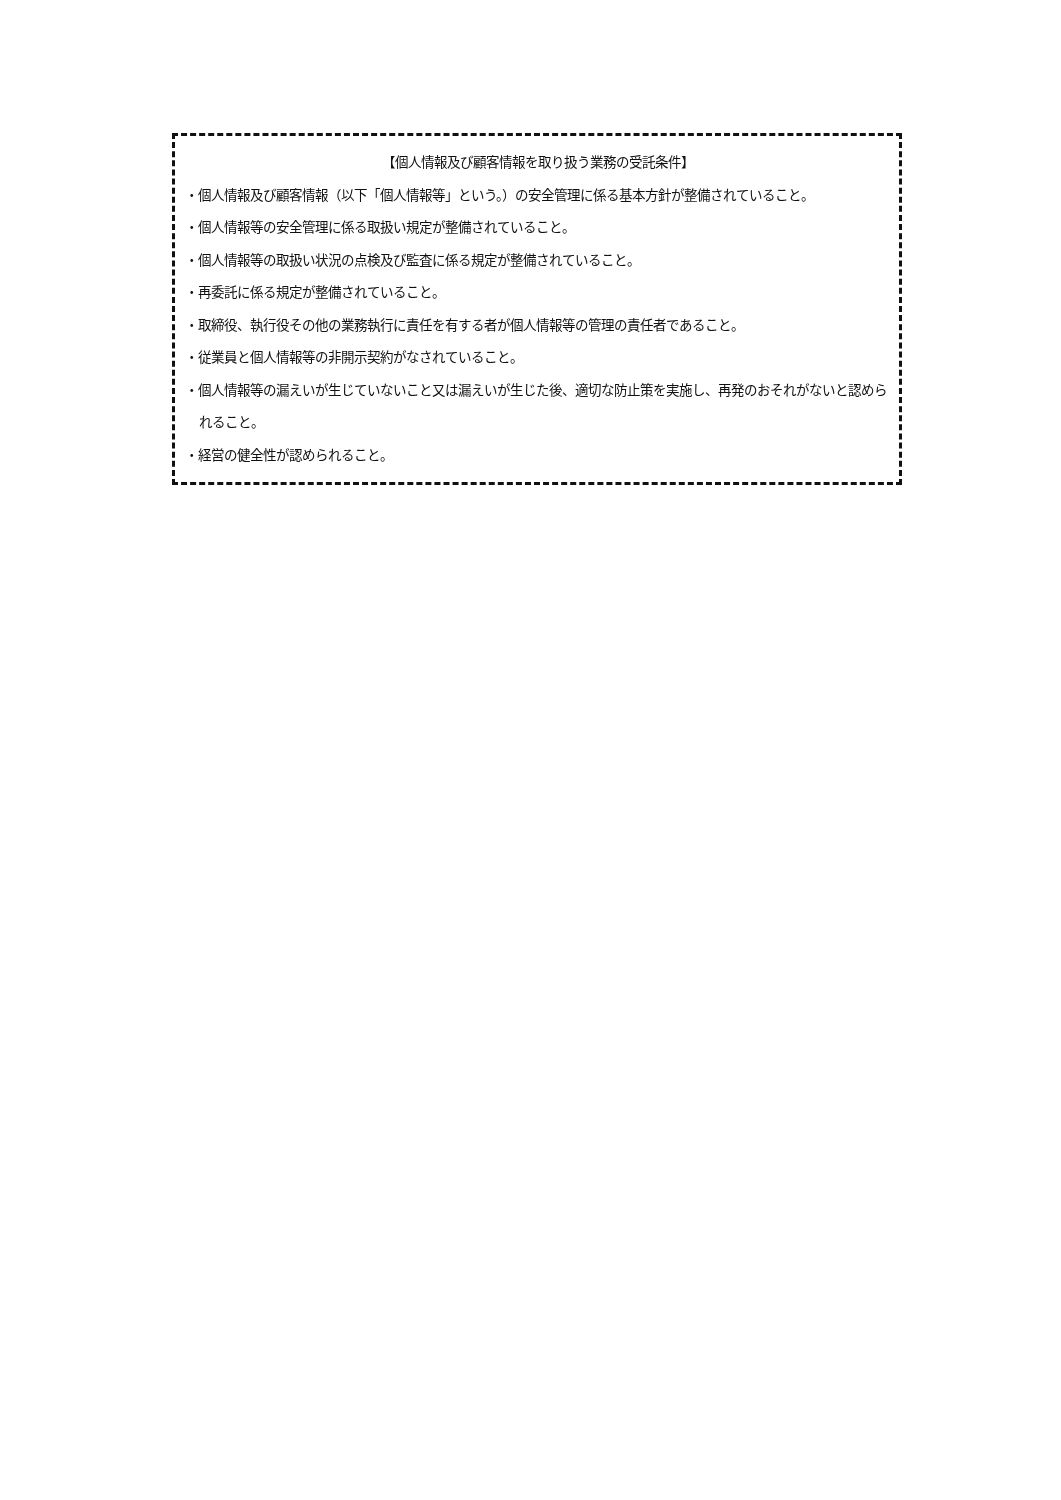【個人情報及び顧客情報を取り扱う業務の受託条件】
・個人情報及び顧客情報（以下「個人情報等」という。）の安全管理に係る基本方針が整備されていること。
・個人情報等の安全管理に係る取扱い規定が整備されていること。
・個人情報等の取扱い状況の点検及び監査に係る規定が整備されていること。
・再委託に係る規定が整備されていること。
・取締役、執行役その他の業務執行に責任を有する者が個人情報等の管理の責任者であること。
・従業員と個人情報等の非開示契約がなされていること。
・個人情報等の漏えいが生じていないこと又は漏えいが生じた後、適切な防止策を実施し、再発のおそれがないと認められること。
・経営の健全性が認められること。